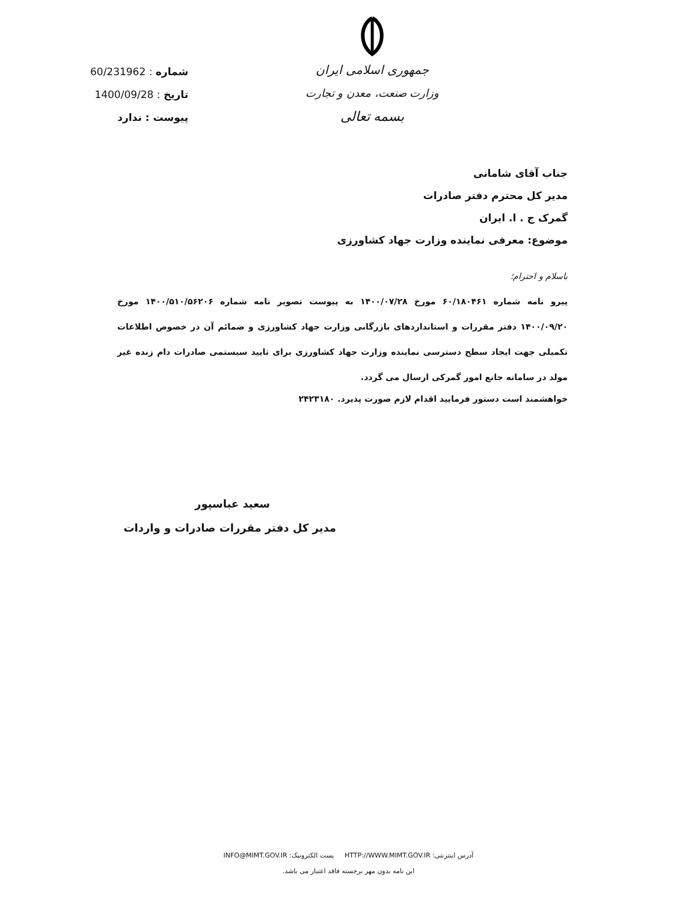جمهوری اسلامی ایران
وزارت صنعت، معدن و تجارت
بسمه تعالی
شماره : 60/231962
تاریخ : 1400/09/28
پیوست : ندارد
جناب آقای شامانی
مدیر کل محترم دفتر صادرات
گمرک ج . ا. ایران
موضوع: معرفی نماینده وزارت جهاد کشاورزی
باسلام و احترام؛
پیرو نامه شماره ۶۰/۱۸۰۴۶۱ مورخ ۱۴۰۰/۰۷/۲۸ به پیوست تصویر نامه شماره ۱۴۰۰/۵۱۰/۵۶۲۰۶ مورخ ۱۴۰۰/۰۹/۲۰ دفتر مقررات و استانداردهای بازرگانی وزارت جهاد کشاورزی و ضمائم آن در خصوص اطلاعات تکمیلی جهت ایجاد سطح دسترسی نماینده وزارت جهاد کشاورزی برای تایید سیستمی صادرات دام زنده غیر مولد در سامانه جانع امور گمرکی ارسال می گردد.
خواهشمند است دستور فرمایید اقدام لازم صورت پذیرد. ۲۴۲۳۱۸۰
سعید عباسپور
مدیر کل دفتر مقررات صادرات و واردات
آدرس اینترنتی: HTTP://WWW.MIMT.GOV.IR پست الکترونیک: INFO@MIMT.GOV.IR
این نامه بدون مهر برجسته فاقد اعتبار می باشد.